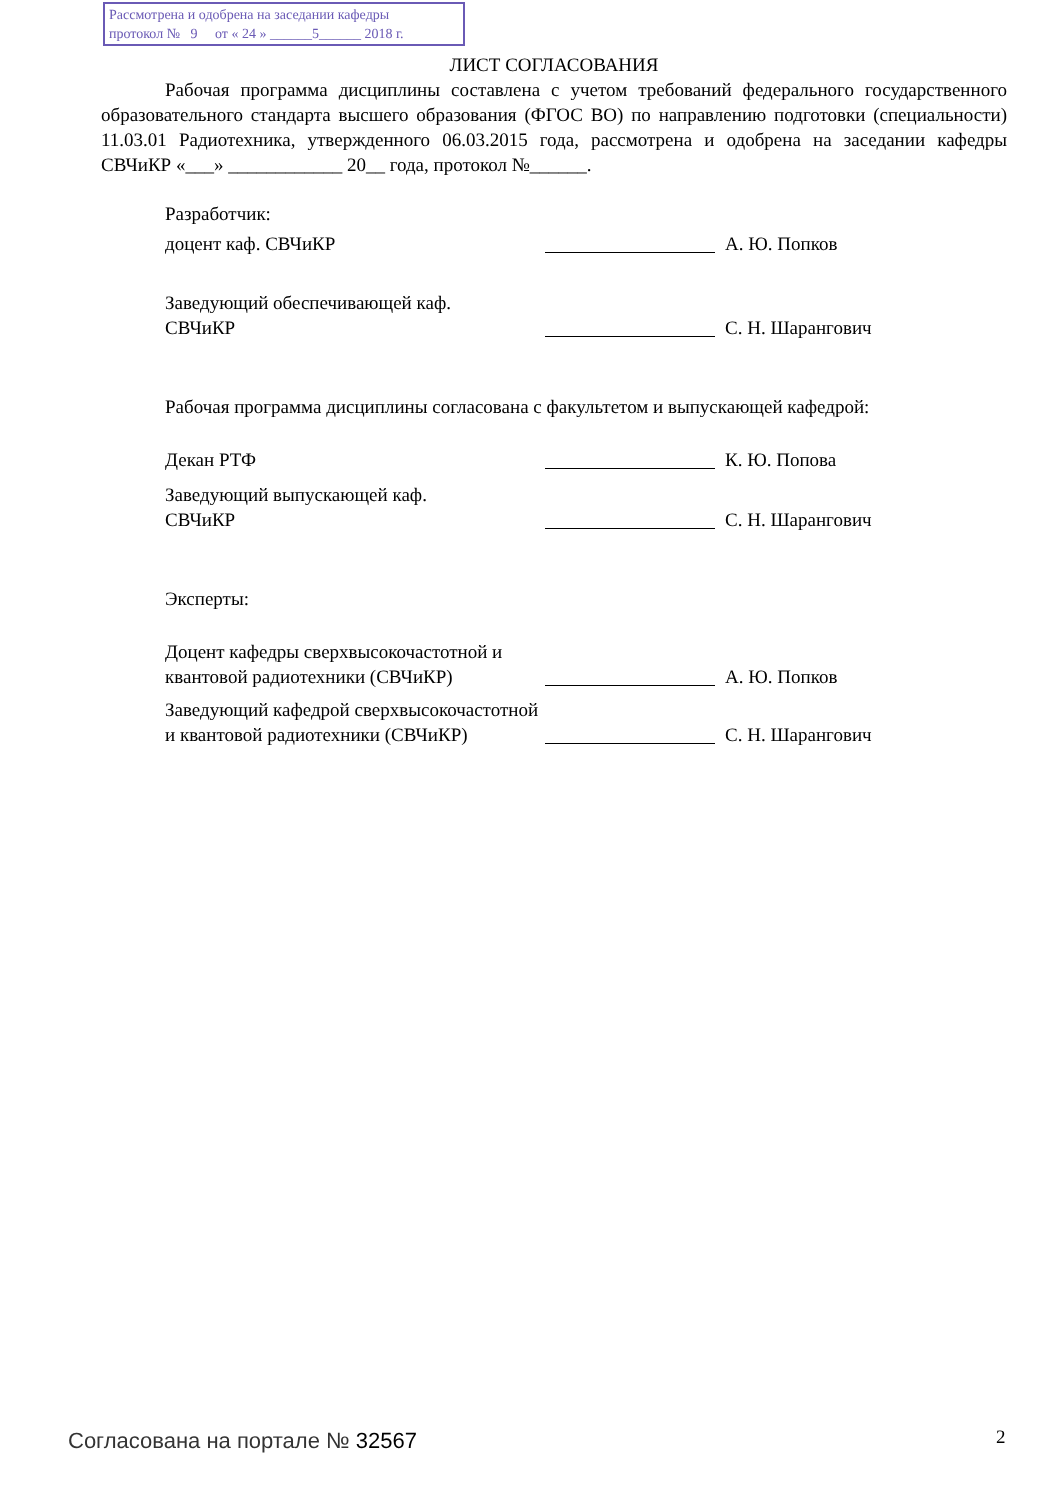Рассмотрена и одобрена на заседании кафедры
протокол № 9 от « 24 » ______5______ 2018 г.
ЛИСТ СОГЛАСОВАНИЯ
Рабочая программа дисциплины составлена с учетом требований федерального государственного образовательного стандарта высшего образования (ФГОС ВО) по направлению подготовки (специальности) 11.03.01 Радиотехника, утвержденного 06.03.2015 года, рассмотрена и одобрена на заседании кафедры СВЧиКР «___» ____________ 20__ года, протокол №______.
Разработчик:
доцент каф. СВЧиКР А. Ю. Попков
Заведующий обеспечивающей каф.
СВЧиКР
С. Н. Шарангович
Рабочая программа дисциплины согласована с факультетом и выпускающей кафедрой:
Декан РТФ К. Ю. Попова
Заведующий выпускающей каф.
СВЧиКР
С. Н. Шарангович
Эксперты:
Доцент кафедры сверхвысокочастотной и квантовой радиотехники (СВЧиКР)
А. Ю. Попков
Заведующий кафедрой сверхвысокочастотной и квантовой радиотехники (СВЧиКР)
С. Н. Шарангович
Согласована на портале № 32567 2